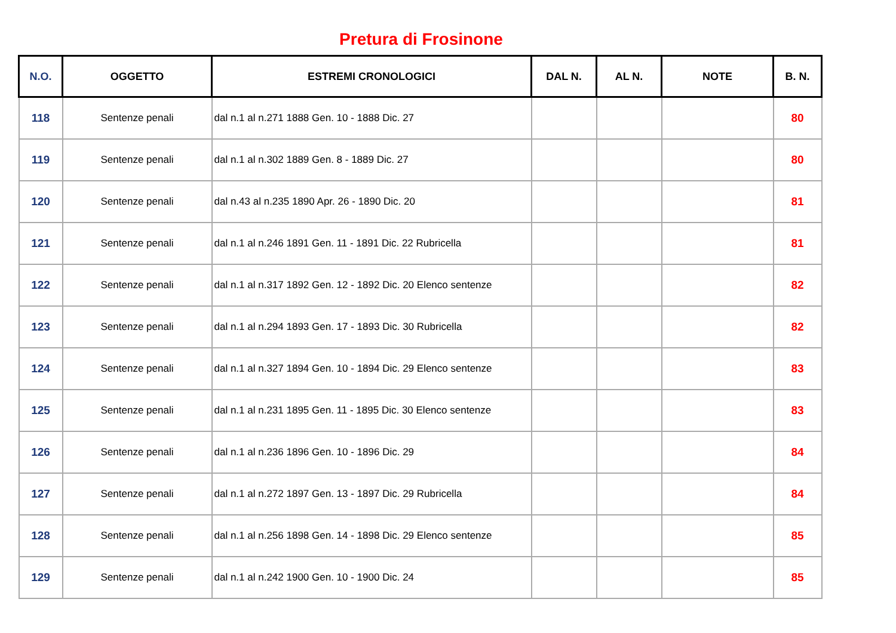Pretura di Frosinone
| N.O. | OGGETTO | ESTREMI CRONOLOGICI | DAL N. | AL N. | NOTE | B. N. |
| --- | --- | --- | --- | --- | --- | --- |
| 118 | Sentenze penali | dal n.1 al n.271 1888 Gen. 10 - 1888 Dic. 27 | | | | 80 |
| 119 | Sentenze penali | dal n.1 al n.302 1889 Gen. 8 - 1889 Dic. 27 | | | | 80 |
| 120 | Sentenze penali | dal n.43 al n.235 1890 Apr. 26 - 1890 Dic. 20 | | | | 81 |
| 121 | Sentenze penali | dal n.1 al n.246 1891 Gen. 11 - 1891 Dic. 22 Rubricella | | | | 81 |
| 122 | Sentenze penali | dal n.1 al n.317 1892 Gen. 12 - 1892 Dic. 20 Elenco sentenze | | | | 82 |
| 123 | Sentenze penali | dal n.1 al n.294 1893 Gen. 17 - 1893 Dic. 30 Rubricella | | | | 82 |
| 124 | Sentenze penali | dal n.1 al n.327 1894 Gen. 10 - 1894 Dic. 29 Elenco sentenze | | | | 83 |
| 125 | Sentenze penali | dal n.1 al n.231 1895 Gen. 11 - 1895 Dic. 30 Elenco sentenze | | | | 83 |
| 126 | Sentenze penali | dal n.1 al n.236 1896 Gen. 10 - 1896 Dic. 29 | | | | 84 |
| 127 | Sentenze penali | dal n.1 al n.272 1897 Gen. 13 - 1897 Dic. 29 Rubricella | | | | 84 |
| 128 | Sentenze penali | dal n.1 al n.256 1898 Gen. 14 - 1898 Dic. 29 Elenco sentenze | | | | 85 |
| 129 | Sentenze penali | dal n.1 al n.242 1900 Gen. 10 - 1900 Dic. 24 | | | | 85 |